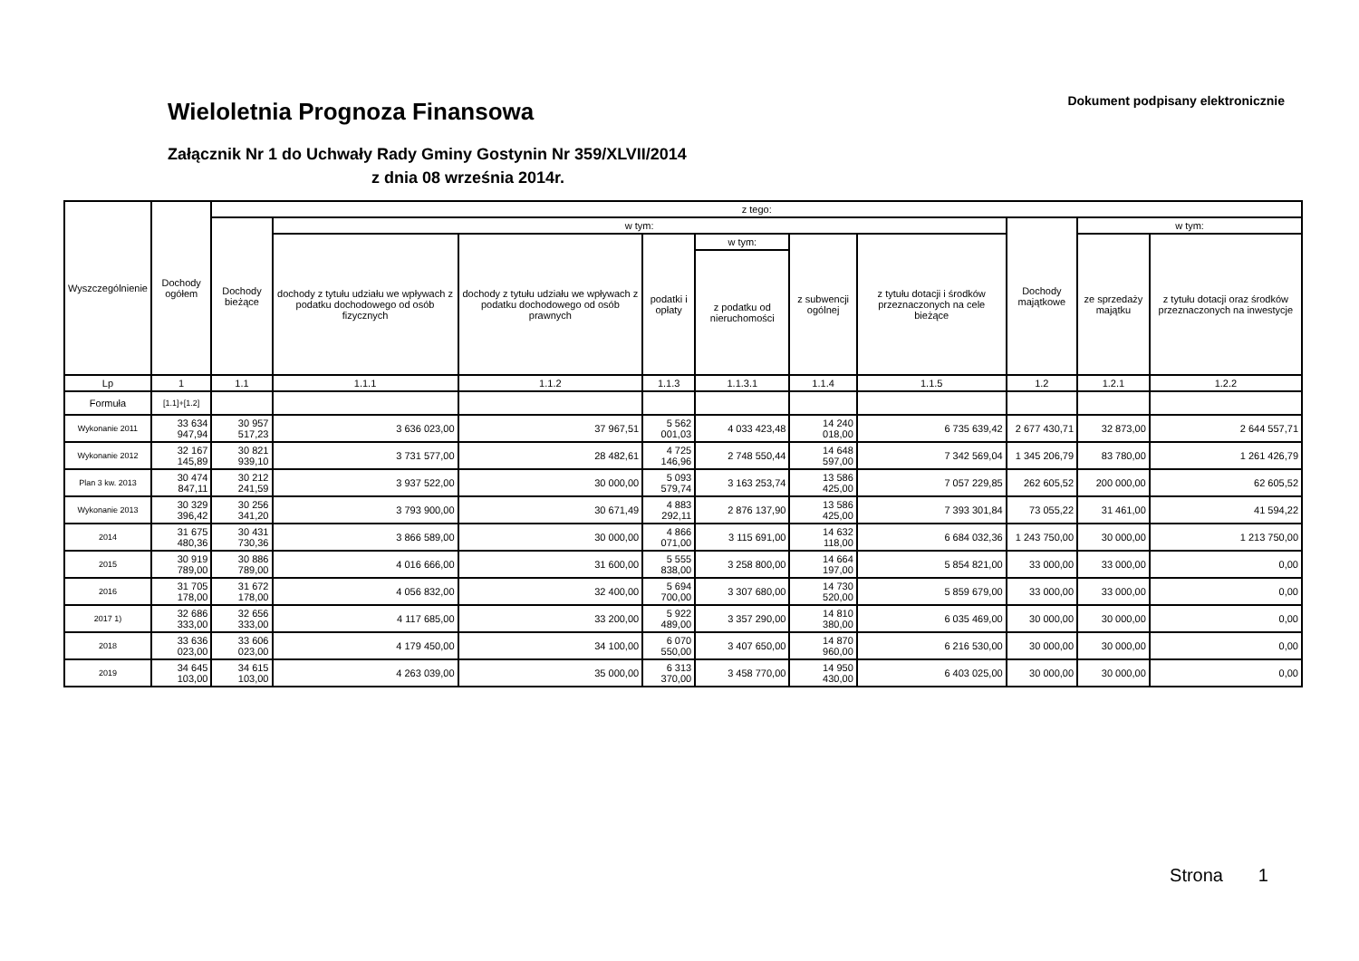Dokument podpisany elektronicznie
Wieloletnia Prognoza Finansowa
Załącznik Nr 1 do Uchwały Rady Gminy Gostynin Nr 359/XLVII/2014
z dnia 08 września 2014r.
| Wyszczególnienie | Dochody ogółem | z tego: | | | | | | | | | |
| --- | --- | --- | --- | --- | --- | --- | --- | --- | --- | --- | --- |
| | | Dochody bieżące | w tym: | | | | | | Dochody majątkowe | w tym: | |
| | | | dochody z tytułu udziału we wpływach z podatku dochodowego od osób fizycznych | dochody z tytułu udziału we wpływach z podatku dochodowego od osób prawnych | podatki i opłaty | w tym: | z subwencji ogólnej | z tytułu dotacji i środków przeznaczonych na cele bieżące | | ze sprzedaży majątku | z tytułu dotacji oraz środków przeznaczonych na inwestycje |
| | | | | | | z podatku od nieruchomości | | | | | |
| Lp | 1 | 1.1 | 1.1.1 | 1.1.2 | 1.1.3 | 1.1.3.1 | 1.1.4 | 1.1.5 | 1.2 | 1.2.1 | 1.2.2 |
| Formuła | [1.1]+[1.2] | | | | | | | | | | |
| Wykonanie 2011 | 33 634 947,94 | 30 957 517,23 | 3 636 023,00 | 37 967,51 | 5 562 001,03 | 4 033 423,48 | 14 240 018,00 | 6 735 639,42 | 2 677 430,71 | 32 873,00 | 2 644 557,71 |
| Wykonanie 2012 | 32 167 145,89 | 30 821 939,10 | 3 731 577,00 | 28 482,61 | 4 725 146,96 | 2 748 550,44 | 14 648 597,00 | 7 342 569,04 | 1 345 206,79 | 83 780,00 | 1 261 426,79 |
| Plan 3 kw. 2013 | 30 474 847,11 | 30 212 241,59 | 3 937 522,00 | 30 000,00 | 5 093 579,74 | 3 163 253,74 | 13 586 425,00 | 7 057 229,85 | 262 605,52 | 200 000,00 | 62 605,52 |
| Wykonanie 2013 | 30 329 396,42 | 30 256 341,20 | 3 793 900,00 | 30 671,49 | 4 883 292,11 | 2 876 137,90 | 13 586 425,00 | 7 393 301,84 | 73 055,22 | 31 461,00 | 41 594,22 |
| 2014 | 31 675 480,36 | 30 431 730,36 | 3 866 589,00 | 30 000,00 | 4 866 071,00 | 3 115 691,00 | 14 632 118,00 | 6 684 032,36 | 1 243 750,00 | 30 000,00 | 1 213 750,00 |
| 2015 | 30 919 789,00 | 30 886 789,00 | 4 016 666,00 | 31 600,00 | 5 555 838,00 | 3 258 800,00 | 14 664 197,00 | 5 854 821,00 | 33 000,00 | 33 000,00 | 0,00 |
| 2016 | 31 705 178,00 | 31 672 178,00 | 4 056 832,00 | 32 400,00 | 5 694 700,00 | 3 307 680,00 | 14 730 520,00 | 5 859 679,00 | 33 000,00 | 33 000,00 | 0,00 |
| 2017 1) | 32 686 333,00 | 32 656 333,00 | 4 117 685,00 | 33 200,00 | 5 922 489,00 | 3 357 290,00 | 14 810 380,00 | 6 035 469,00 | 30 000,00 | 30 000,00 | 0,00 |
| 2018 | 33 636 023,00 | 33 606 023,00 | 4 179 450,00 | 34 100,00 | 6 070 550,00 | 3 407 650,00 | 14 870 960,00 | 6 216 530,00 | 30 000,00 | 30 000,00 | 0,00 |
| 2019 | 34 645 103,00 | 34 615 103,00 | 4 263 039,00 | 35 000,00 | 6 313 370,00 | 3 458 770,00 | 14 950 430,00 | 6 403 025,00 | 30 000,00 | 30 000,00 | 0,00 |
Strona 1